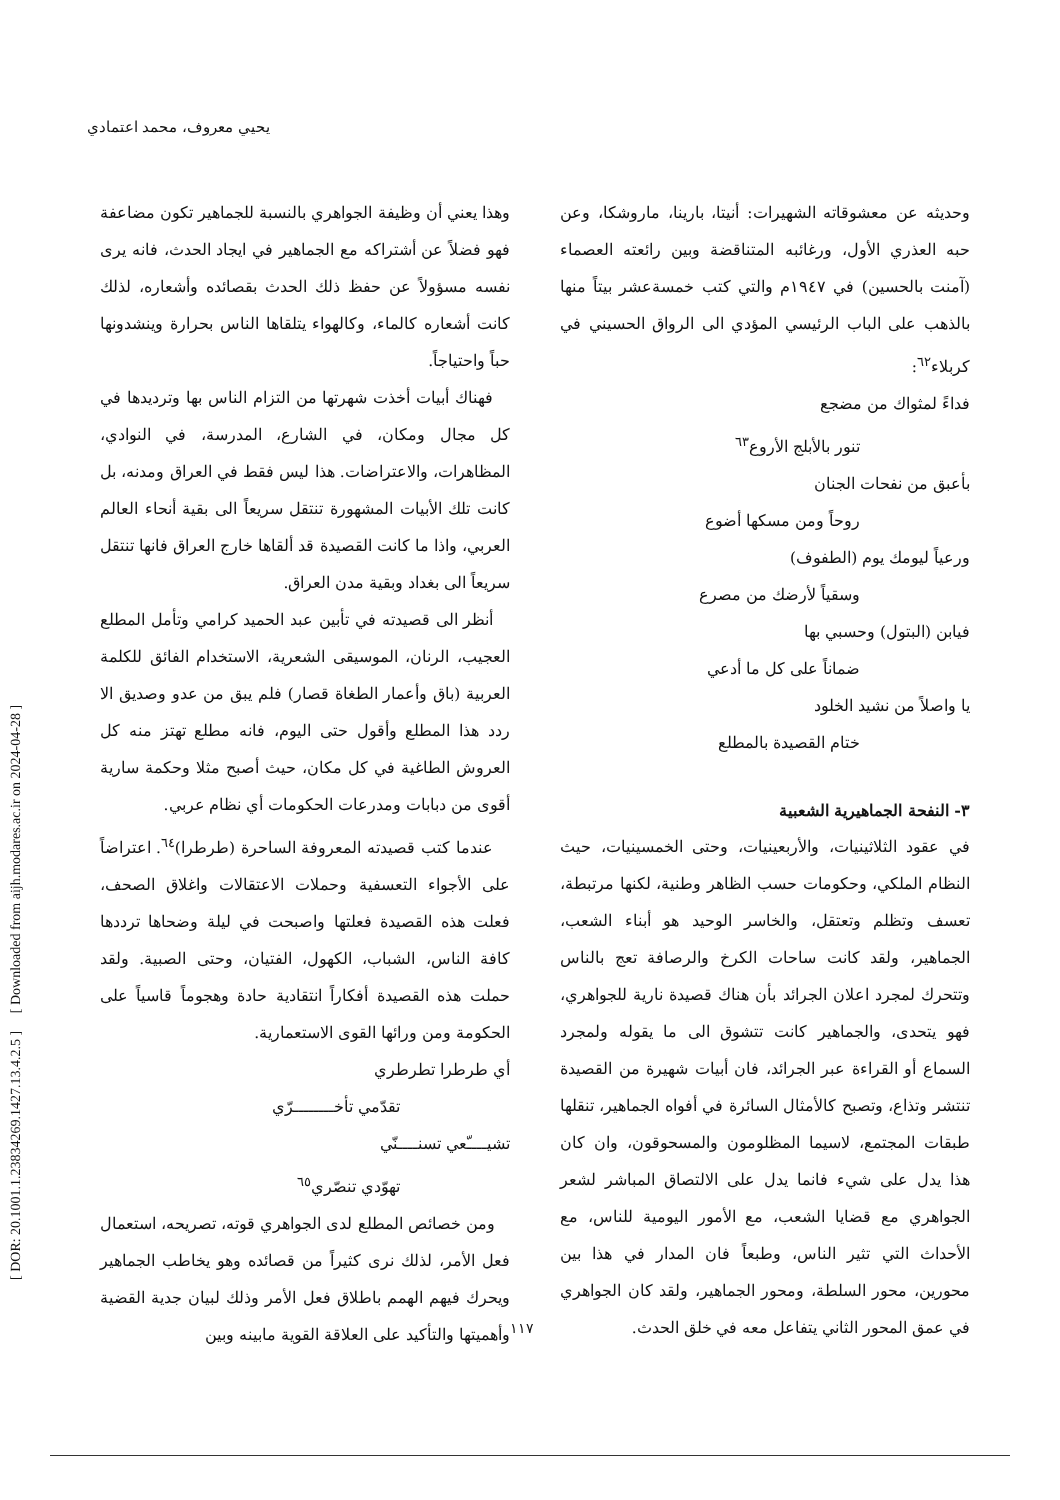يحيي معروف، محمد اعتمادي
[ DOR: 20.1001.1.23834269.1427.13.4.2.5 ] [ Downloaded from aijh.modares.ac.ir on 2024-04-28 ]
وحديثه عن معشوقاته الشهيرات: أنيتا، بارينا، ماروشكا، وعن حبه العذري الأول، ورغائبه المتناقضة وبين رائعته العصماء (آمنت بالحسين) في ١٩٤٧م والتي كتب خمسةعشر بيتاً منها بالذهب على الباب الرئيسي المؤدي الى الرواق الحسيني في كربلاء<sup>٦٢</sup>:
فداءً لمثواك من مضجع
تنور بالأبلج الأروع<sup>٦٣</sup>
بأعبق من نفحات الجنان
روحاً ومن مسكها أضوع
ورعياً ليومك يوم (الطفوف)
وسقياً لأرضك من مصرع
فيابن (البتول) وحسبي بها
ضماناً على كل ما أدعي
يا واصلاً من نشيد الخلود
ختام القصيدة بالمطلع
٣- النفحة الجماهيرية الشعبية
في عقود الثلاثينيات، والأربعينيات، وحتى الخمسينيات، حيث النظام الملكي، وحكومات حسب الظاهر وطنية، لكنها مرتبطة، تعسف وتظلم وتعتقل، والخاسر الوحيد هو أبناء الشعب، الجماهير، ولقد كانت ساحات الكرخ والرصافة تعج بالناس وتتحرك لمجرد اعلان الجرائد بأن هناك قصيدة نارية للجواهري، فهو يتحدى، والجماهير كانت تتشوق الى ما يقوله ولمجرد السماع أو القراءة عبر الجرائد، فان أبيات شهيرة من القصيدة تنتشر وتذاع، وتصبح كالأمثال السائرة في أفواه الجماهير، تنقلها طبقات المجتمع، لاسيما المظلومون والمسحوقون، وان كان هذا يدل على شيء فانما يدل على الالتصاق المباشر لشعر الجواهري مع قضايا الشعب، مع الأمور اليومية للناس، مع الأحداث التي تثير الناس، وطبعاً فان المدار في هذا بين محورين، محور السلطة، ومحور الجماهير، ولقد كان الجواهري في عمق المحور الثاني يتفاعل معه في خلق الحدث.
وهذا يعني أن وظيفة الجواهري بالنسبة للجماهير تكون مضاعفة فهو فضلاً عن أشتراكه مع الجماهير في ايجاد الحدث، فانه يرى نفسه مسؤولاً عن حفظ ذلك الحدث بقصائده وأشعاره، لذلك كانت أشعاره كالماء، وكالهواء يتلقاها الناس بحرارة وينشدونها حباً واحتياجاً.
فهناك أبيات أخذت شهرتها من التزام الناس بها وترديدها في كل مجال ومكان، في الشارع، المدرسة، في النوادي، المظاهرات، والاعتراضات. هذا ليس فقط في العراق ومدنه، بل كانت تلك الأبيات المشهورة تنتقل سريعاً الى بقية أنحاء العالم العربي، واذا ما كانت القصيدة قد ألقاها خارج العراق فانها تنتقل سريعاً الى بغداد وبقية مدن العراق.
أنظر الى قصيدته في تأبين عبد الحميد كرامي وتأمل المطلع العجيب، الرنان، الموسيقى الشعرية، الاستخدام الفائق للكلمة العربية (باق وأعمار الطغاة قصار) فلم يبق من عدو وصديق الا ردد هذا المطلع وأقول حتى اليوم، فانه مطلع تهتز منه كل العروش الطاغية في كل مكان، حيث أصبح مثلا وحكمة سارية أقوى من دبابات ومدرعات الحكومات أي نظام عربي.
عندما كتب قصيدته المعروفة الساحرة (طرطرا)<sup>٦٤</sup>. اعتراضاً على الأجواء التعسفية وحملات الاعتقالات واغلاق الصحف، فعلت هذه القصيدة فعلتها واصبحت في ليلة وضحاها ترددها كافة الناس، الشباب، الكهول، الفتيان، وحتى الصبية. ولقد حملت هذه القصيدة أفكاراً انتقادية حادة وهجوماً قاسياً على الحكومة ومن ورائها القوى الاستعمارية.
أي طرطرا تطرطري
تقدّمي تأخــــــــرّي
تشيــــّعي تسنــــنّي
تهوّدي تنصّري<sup>٦٥</sup>
ومن خصائص المطلع لدى الجواهري قوته، تصريحه، استعمال فعل الأمر، لذلك نرى كثيراً من قصائده وهو يخاطب الجماهير ويحرك فيهم الهمم باطلاق فعل الأمر وذلك لبيان جدية القضية وأهميتها والتأكيد على العلاقة القوية مابينه وبين
١١٧